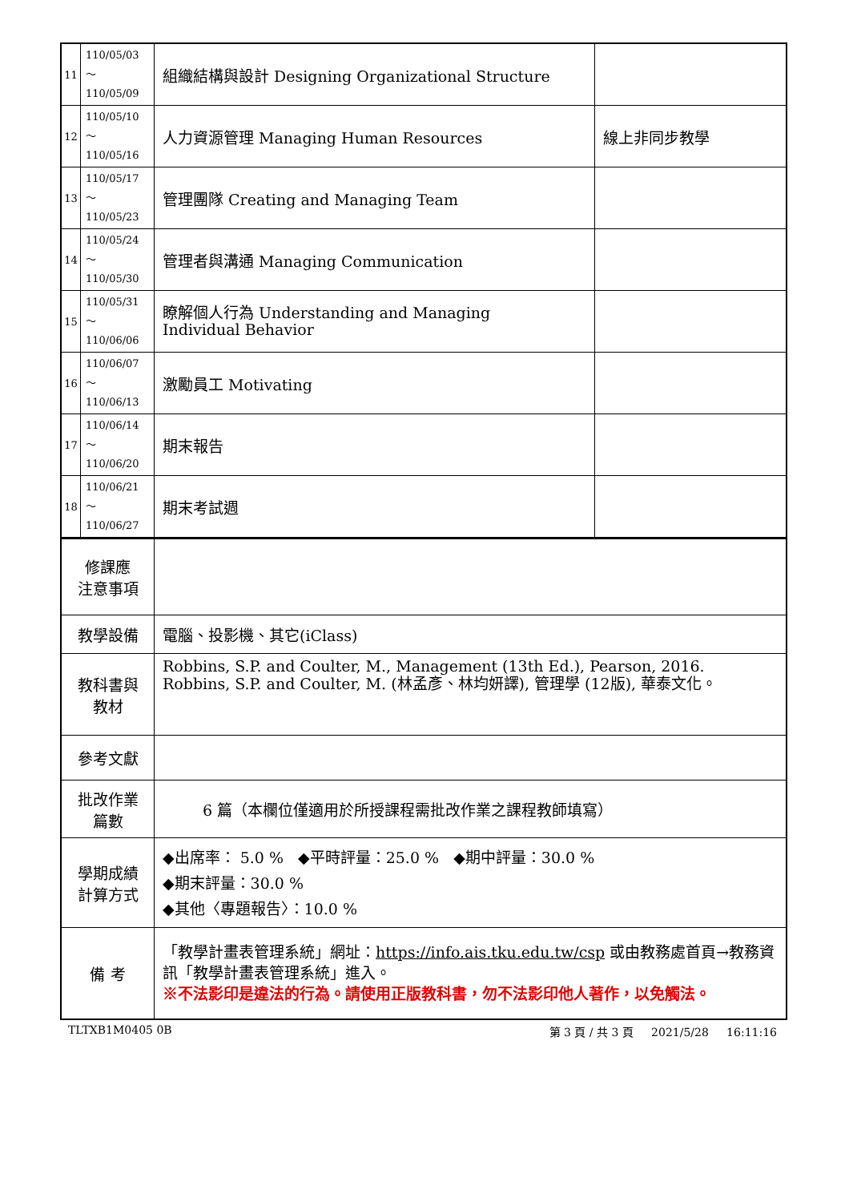| 11 | 110/05/03～ 110/05/09 | 組織結構與設計 Designing Organizational Structure | |
| 12 | 110/05/10～ 110/05/16 | 人力資源管理 Managing Human Resources | 線上非同步教學 |
| 13 | 110/05/17～ 110/05/23 | 管理團隊 Creating and Managing Team | |
| 14 | 110/05/24～ 110/05/30 | 管理者與溝通 Managing Communication | |
| 15 | 110/05/31～ 110/06/06 | 瞭解個人行為 Understanding and Managing Individual Behavior | |
| 16 | 110/06/07～ 110/06/13 | 激勵員工 Motivating | |
| 17 | 110/06/14～ 110/06/20 | 期末報告 | |
| 18 | 110/06/21～ 110/06/27 | 期末考試週 | |
| 修課應 注意事項 | | | |
| 教學設備 | | 電腦、投影機、其它(iClass) | |
| 教科書與 教材 | | Robbins, S.P. and Coulter, M., Management (13th Ed.), Pearson, 2016. Robbins, S.P. and Coulter, M. (林孟彥、林均妍譯), 管理學 (12版), 華泰文化。 | |
| 參考文獻 | | | |
| 批改作業 篇數 | | 6 篇（本欄位僅適用於所授課程需批改作業之課程教師填寫） | |
| 學期成績 計算方式 | | ◆出席率： 5.0 % ◆平時評量：25.0 % ◆期中評量：30.0 % ◆期末評量：30.0 % ◆其他〈專題報告〉：10.0 % | |
| 備 考 | | 「教學計畫表管理系統」網址： https://info.ais.tku.edu.tw/csp 或由教務處首頁→教務資訊「教學計畫表管理系統」進入。 ※不法影印是違法的行為。請使用正版教科書，勿不法影印他人著作，以免觸法。 | |
TLTXB1M0405 0B 第 3 頁 / 共 3 頁 2021/5/28 16:11:16